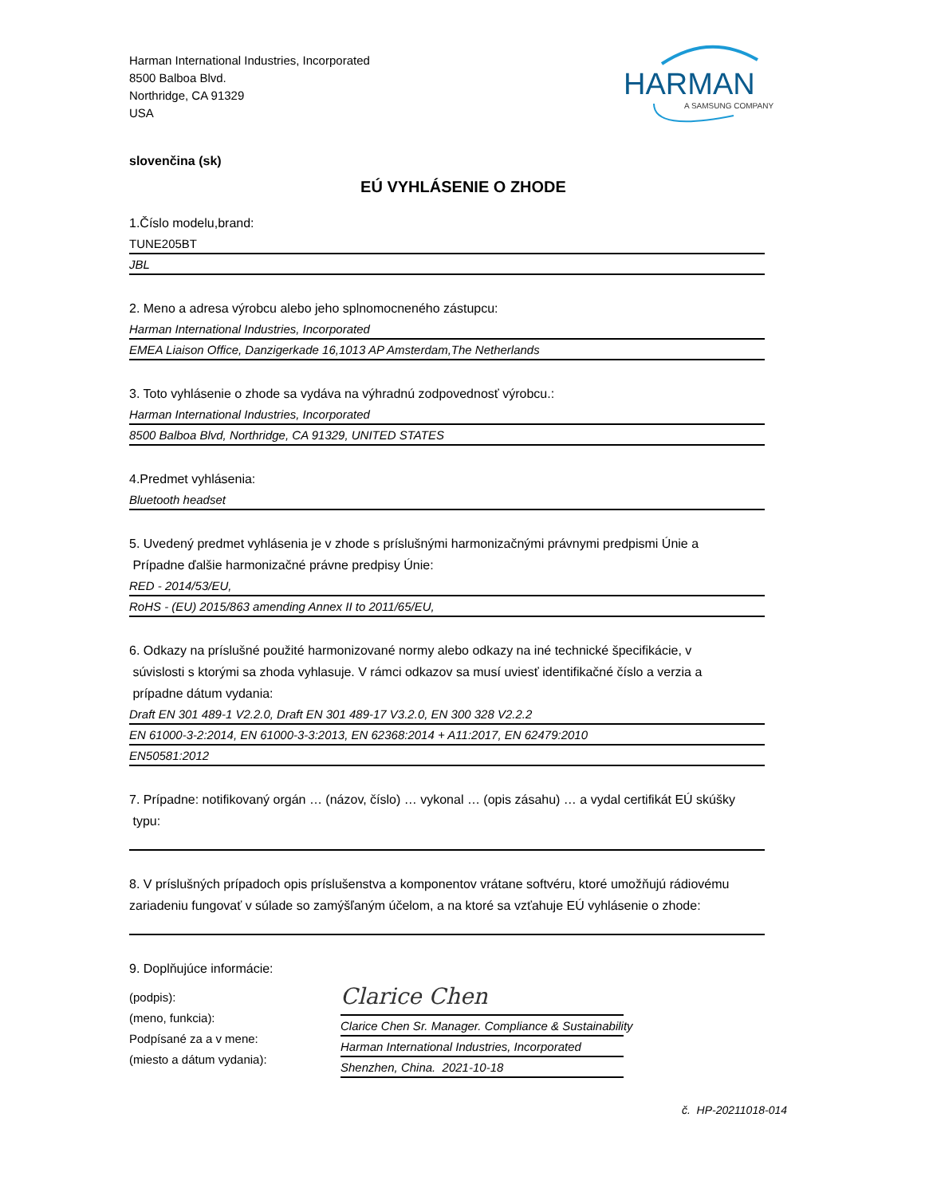Harman International Industries, Incorporated
8500 Balboa Blvd.
Northridge, CA 91329
USA
HARMAN
A SAMSUNG COMPANY
slovenčina (sk)
EÚ VYHLÁSENIE O ZHODE
1.Číslo modelu,brand:
TUNE205BT
JBL
2. Meno a adresa výrobcu alebo jeho splnomocneného zástupcu:
Harman International Industries, Incorporated
EMEA Liaison Office, Danzigerkade 16,1013 AP Amsterdam,The Netherlands
3. Toto vyhlásenie o zhode sa vydáva na výhradnú zodpovednosť výrobcu.:
Harman International Industries, Incorporated
8500 Balboa Blvd, Northridge, CA 91329, UNITED STATES
4.Predmet vyhlásenia:
Bluetooth headset
5. Uvedený predmet vyhlásenia je v zhode s príslušnými harmonizačnými právnymi predpismi Únie a
Prípadne ďalšie harmonizačné právne predpisy Únie:
RED - 2014/53/EU,
RoHS - (EU) 2015/863 amending Annex II to 2011/65/EU,
6. Odkazy na príslušné použité harmonizované normy alebo odkazy na iné technické špecifikácie, v
súvislosti s ktorými sa zhoda vyhlasuje. V rámci odkazov sa musí uviesť identifikačné číslo a verzia a
prípadne dátum vydania:
Draft EN 301 489-1 V2.2.0, Draft EN 301 489-17 V3.2.0, EN 300 328 V2.2.2
EN 61000-3-2:2014, EN 61000-3-3:2013, EN 62368:2014 + A11:2017, EN 62479:2010
EN50581:2012
7. Prípadne: notifikovaný orgán … (názov, číslo) … vykonal … (opis zásahu) … a vydal certifikát EÚ skúšky
typu:
8. V príslušných prípadoch opis príslušenstva a komponentov vrátane softvéru, ktoré umožňujú rádiovému
zariadeniu fungovať v súlade so zamýšľaným účelom, a na ktoré sa vzťahuje EÚ vyhlásenie o zhode:
9. Doplňujúce informácie:
(podpis):
(meno, funkcia):
Podpísané za a v mene:
(miesto a dátum vydania):
Clarice Chen
Clarice Chen Sr. Manager. Compliance & Sustainability
Harman International Industries, Incorporated
Shenzhen, China. 2021-10-18
č. HP-20211018-014